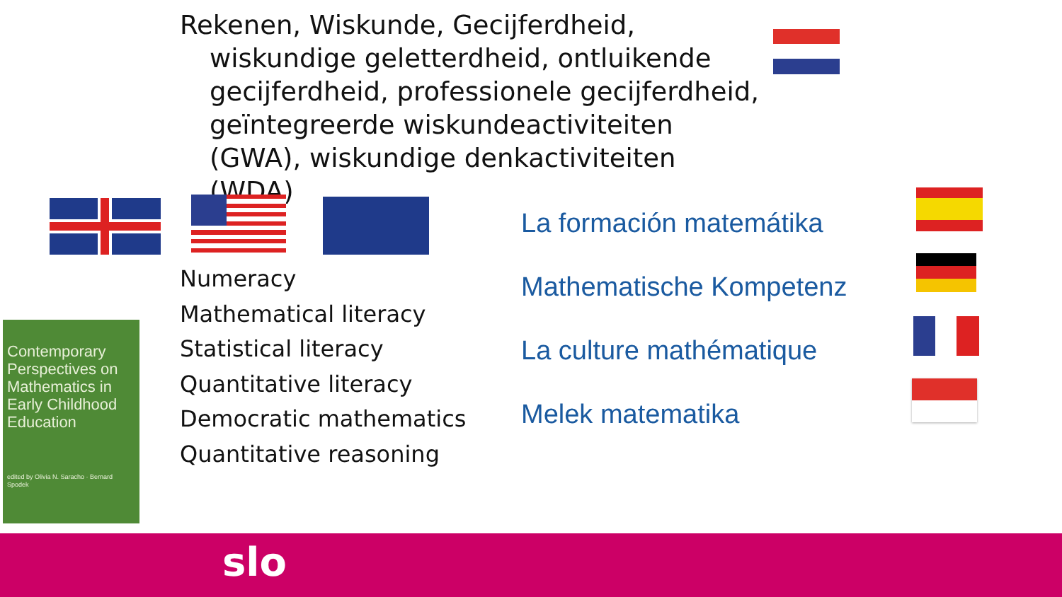Rekenen, Wiskunde, Gecijferdheid, wiskundige geletterdheid, ontluikende gecijferdheid, professionele gecijferdheid, geïntegreerde wiskundeactiviteiten (GWA), wiskundige denkactiviteiten (WDA)
Numeracy
Mathematical literacy
Statistical literacy
Quantitative literacy
Democratic mathematics
Quantitative reasoning
La formación matemátika
Mathematische Kompetenz
La culture mathématique
Melek matematika
Contemporary Perspectives on Mathematics in Early Childhood Education
edited by Olivia N. Saracho · Bernard Spodek
slo